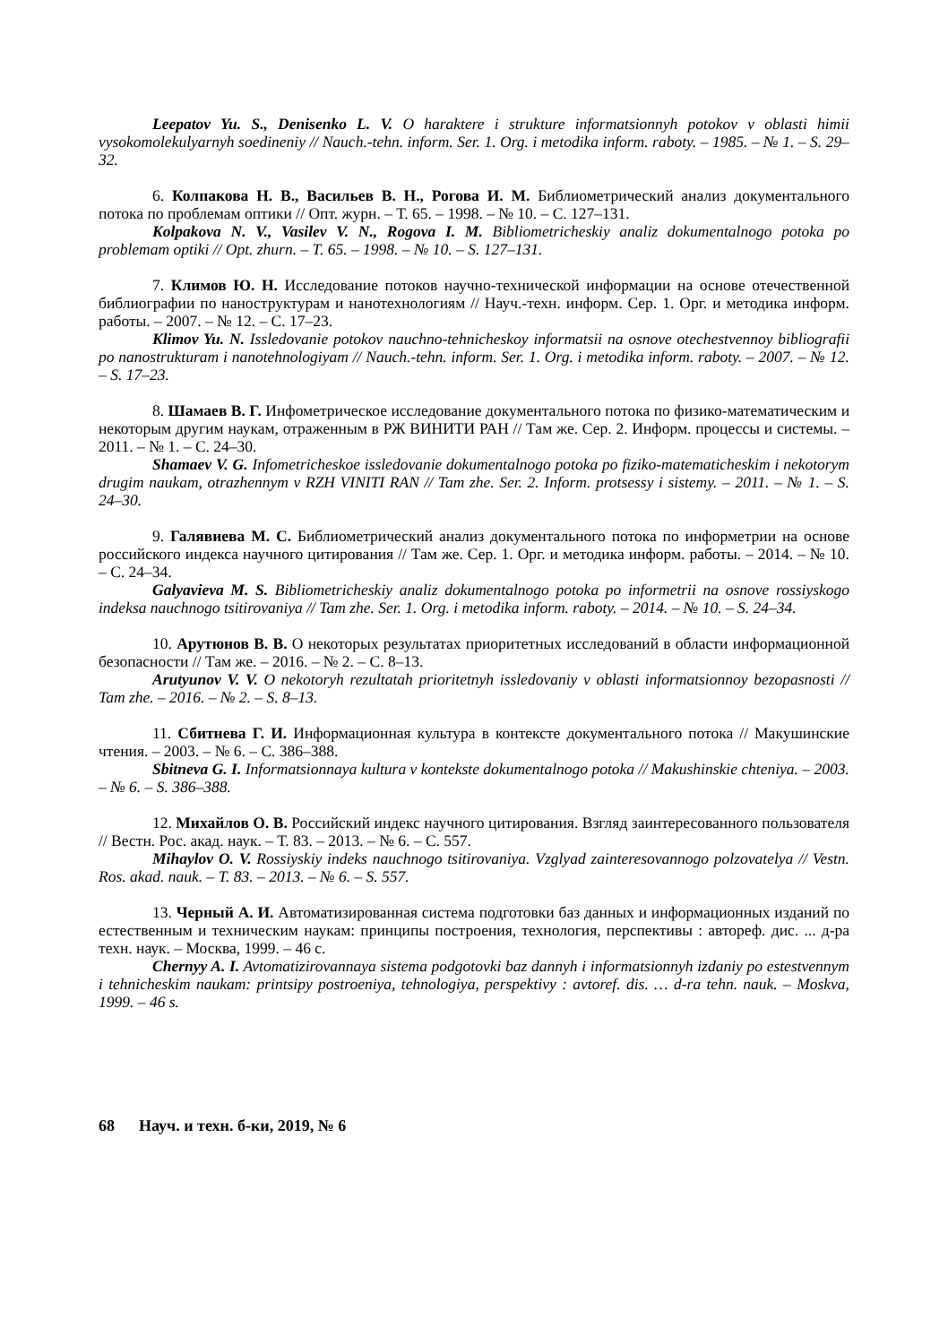Leepatov Yu. S., Denisenko L. V. O haraktere i strukture informatsionnyh potokov v oblasti himii vysokomolekulyarnyh soedineniy // Nauch.-tehn. inform. Ser. 1. Org. i metodika inform. raboty. – 1985. – № 1. – S. 29–32.
6. Колпакова Н. В., Васильев В. Н., Рогова И. М. Библиометрический анализ документального потока по проблемам оптики // Опт. журн. – Т. 65. – 1998. – № 10. – С. 127–131.
Kolpakova N. V., Vasilev V. N., Rogova I. M. Bibliometricheskiy analiz dokumentalnogo potoka po problemam optiki // Opt. zhurn. – T. 65. – 1998. – № 10. – S. 127–131.
7. Климов Ю. Н. Исследование потоков научно-технической информации на основе отечественной библиографии по наноструктурам и нанотехнологиям // Науч.-техн. информ. Сер. 1. Орг. и методика информ. работы. – 2007. – № 12. – С. 17–23.
Klimov Yu. N. Issledovanie potokov nauchno-tehnicheskoy informatsii na osnove otechestvennoy bibliografii po nanostrukturam i nanotehnologiyam // Nauch.-tehn. inform. Ser. 1. Org. i metodika inform. raboty. – 2007. – № 12. – S. 17–23.
8. Шамаев В. Г. Инфометрическое исследование документального потока по физико-математическим и некоторым другим наукам, отраженным в РЖ ВИНИТИ РАН // Там же. Сер. 2. Информ. процессы и системы. – 2011. – № 1. – С. 24–30.
Shamaev V. G. Infometricheskoe issledovanie dokumentalnogo potoka po fiziko-matematicheskim i nekotorym drugim naukam, otrazhennym v RZH VINITI RAN // Tam zhe. Ser. 2. Inform. protsessy i sistemy. – 2011. – № 1. – S. 24–30.
9. Галявиева М. С. Библиометрический анализ документального потока по информетрии на основе российского индекса научного цитирования // Там же. Сер. 1. Орг. и методика информ. работы. – 2014. – № 10. – С. 24–34.
Galyavieva M. S. Bibliometricheskiy analiz dokumentalnogo potoka po informetrii na osnove rossiyskogo indeksa nauchnogo tsitirovaniya // Tam zhe. Ser. 1. Org. i metodika inform. raboty. – 2014. – № 10. – S. 24–34.
10. Арутюнов В. В. О некоторых результатах приоритетных исследований в области информационной безопасности // Там же. – 2016. – № 2. – С. 8–13.
Arutyunov V. V. O nekotoryh rezultatah prioritetnyh issledovaniy v oblasti informatsionnoy bezopasnosti // Tam zhe. – 2016. – № 2. – S. 8–13.
11. Сбитнева Г. И. Информационная культура в контексте документального потока // Макушинские чтения. – 2003. – № 6. – С. 386–388.
Sbitneva G. I. Informatsionnaya kultura v kontekste dokumentalnogo potoka // Makushinskie chteniya. – 2003. – № 6. – S. 386–388.
12. Михайлов О. В. Российский индекс научного цитирования. Взгляд заинтересованного пользователя // Вестн. Рос. акад. наук. – Т. 83. – 2013. – № 6. – С. 557.
Mihaylov O. V. Rossiyskiy indeks nauchnogo tsitirovaniya. Vzglyad zainteresovannogo polzovatelya // Vestn. Ros. akad. nauk. – T. 83. – 2013. – № 6. – S. 557.
13. Черный А. И. Автоматизированная система подготовки баз данных и информационных изданий по естественным и техническим наукам: принципы построения, технология, перспективы : автореф. дис. ... д-ра техн. наук. – Москва, 1999. – 46 с.
Chernyy A. I. Avtomatizirovannaya sistema podgotovki baz dannyh i informatsionnyh izdaniy po estestvennym i tehnicheskim naukam: printsipy postroeniya, tehnologiya, perspektivy : avtoref. dis. … d-ra tehn. nauk. – Moskva, 1999. – 46 s.
68 Науч. и техн. б-ки, 2019, № 6